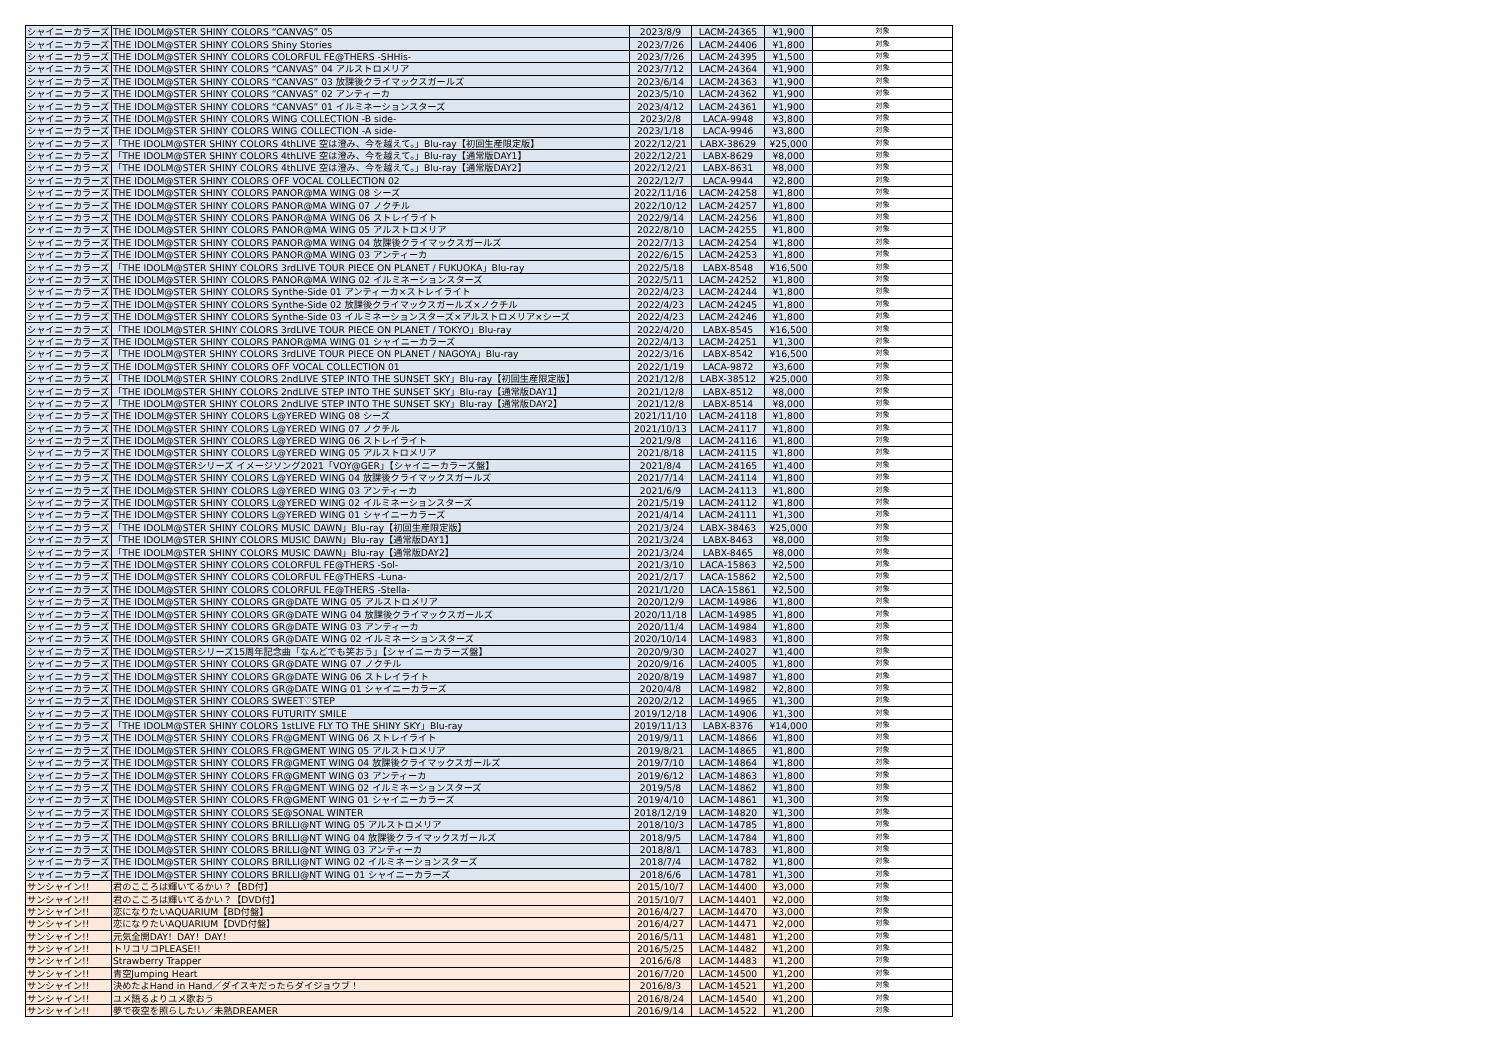| シャイニーカラーズ | THE IDOLM@STER SHINY COLORS “CANVAS” 05 | 2023/8/9 | LACM-24365 | ¥1,900 | 対象 |
| シャイニーカラーズ | THE IDOLM@STER SHINY COLORS Shiny Stories | 2023/7/26 | LACM-24406 | ¥1,800 | 対象 |
| シャイニーカラーズ | THE IDOLM@STER SHINY COLORS COLORFUL FE@THERS -SHHis- | 2023/7/26 | LACM-24395 | ¥1,500 | 対象 |
| シャイニーカラーズ | THE IDOLM@STER SHINY COLORS “CANVAS” 04 アルストロメリア | 2023/7/12 | LACM-24364 | ¥1,900 | 対象 |
| シャイニーカラーズ | THE IDOLM@STER SHINY COLORS “CANVAS” 03 放課後クライマックスガールズ | 2023/6/14 | LACM-24363 | ¥1,900 | 対象 |
| シャイニーカラーズ | THE IDOLM@STER SHINY COLORS “CANVAS” 02 アンティーカ | 2023/5/10 | LACM-24362 | ¥1,900 | 対象 |
| シャイニーカラーズ | THE IDOLM@STER SHINY COLORS “CANVAS” 01 イルミネーションスターズ | 2023/4/12 | LACM-24361 | ¥1,900 | 対象 |
| シャイニーカラーズ | THE IDOLM@STER SHINY COLORS WING COLLECTION -B side- | 2023/2/8 | LACA-9948 | ¥3,800 | 対象 |
| シャイニーカラーズ | THE IDOLM@STER SHINY COLORS WING COLLECTION -A side- | 2023/1/18 | LACA-9946 | ¥3,800 | 対象 |
| シャイニーカラーズ | 「THE IDOLM@STER SHINY COLORS 4thLIVE 空は澄み、今を越えて。」Blu-ray【初回生産限定版】 | 2022/12/21 | LABX-38629 | ¥25,000 | 対象 |
| シャイニーカラーズ | 「THE IDOLM@STER SHINY COLORS 4thLIVE 空は澄み、今を越えて。」Blu-ray【通常版DAY1】 | 2022/12/21 | LABX-8629 | ¥8,000 | 対象 |
| シャイニーカラーズ | 「THE IDOLM@STER SHINY COLORS 4thLIVE 空は澄み、今を越えて。」Blu-ray【通常版DAY2】 | 2022/12/21 | LABX-8631 | ¥8,000 | 対象 |
| シャイニーカラーズ | THE IDOLM@STER SHINY COLORS OFF VOCAL COLLECTION 02 | 2022/12/7 | LACA-9944 | ¥2,800 | 対象 |
| シャイニーカラーズ | THE IDOLM@STER SHINY COLORS PANOR@MA WING 08 シーズ | 2022/11/16 | LACM-24258 | ¥1,800 | 対象 |
| シャイニーカラーズ | THE IDOLM@STER SHINY COLORS PANOR@MA WING 07 ノクチル | 2022/10/12 | LACM-24257 | ¥1,800 | 対象 |
| シャイニーカラーズ | THE IDOLM@STER SHINY COLORS PANOR@MA WING 06 ストレイライト | 2022/9/14 | LACM-24256 | ¥1,800 | 対象 |
| シャイニーカラーズ | THE IDOLM@STER SHINY COLORS PANOR@MA WING 05 アルストロメリア | 2022/8/10 | LACM-24255 | ¥1,800 | 対象 |
| シャイニーカラーズ | THE IDOLM@STER SHINY COLORS PANOR@MA WING 04 放課後クライマックスガールズ | 2022/7/13 | LACM-24254 | ¥1,800 | 対象 |
| シャイニーカラーズ | THE IDOLM@STER SHINY COLORS PANOR@MA WING 03 アンティーカ | 2022/6/15 | LACM-24253 | ¥1,800 | 対象 |
| シャイニーカラーズ | 「THE IDOLM@STER SHINY COLORS 3rdLIVE TOUR PIECE ON PLANET / FUKUOKA」Blu-ray | 2022/5/18 | LABX-8548 | ¥16,500 | 対象 |
| シャイニーカラーズ | THE IDOLM@STER SHINY COLORS PANOR@MA WING 02 イルミネーションスターズ | 2022/5/11 | LACM-24252 | ¥1,800 | 対象 |
| シャイニーカラーズ | THE IDOLM@STER SHINY COLORS Synthe-Side 01 アンティーカ×ストレイライト | 2022/4/23 | LACM-24244 | ¥1,800 | 対象 |
| シャイニーカラーズ | THE IDOLM@STER SHINY COLORS Synthe-Side 02 放課後クライマックスガールズ×ノクチル | 2022/4/23 | LACM-24245 | ¥1,800 | 対象 |
| シャイニーカラーズ | THE IDOLM@STER SHINY COLORS Synthe-Side 03 イルミネーションスターズ×アルストロメリア×シーズ | 2022/4/23 | LACM-24246 | ¥1,800 | 対象 |
| シャイニーカラーズ | 「THE IDOLM@STER SHINY COLORS 3rdLIVE TOUR PIECE ON PLANET / TOKYO」Blu-ray | 2022/4/20 | LABX-8545 | ¥16,500 | 対象 |
| シャイニーカラーズ | THE IDOLM@STER SHINY COLORS PANOR@MA WING 01 シャイニーカラーズ | 2022/4/13 | LACM-24251 | ¥1,300 | 対象 |
| シャイニーカラーズ | 「THE IDOLM@STER SHINY COLORS 3rdLIVE TOUR PIECE ON PLANET / NAGOYA」Blu-ray | 2022/3/16 | LABX-8542 | ¥16,500 | 対象 |
| シャイニーカラーズ | THE IDOLM@STER SHINY COLORS OFF VOCAL COLLECTION 01 | 2022/1/19 | LACA-9872 | ¥3,600 | 対象 |
| シャイニーカラーズ | 「THE IDOLM@STER SHINY COLORS 2ndLIVE STEP INTO THE SUNSET SKY」Blu-ray【初回生産限定版】 | 2021/12/8 | LABX-38512 | ¥25,000 | 対象 |
| シャイニーカラーズ | 「THE IDOLM@STER SHINY COLORS 2ndLIVE STEP INTO THE SUNSET SKY」Blu-ray【通常版DAY1】 | 2021/12/8 | LABX-8512 | ¥8,000 | 対象 |
| シャイニーカラーズ | 「THE IDOLM@STER SHINY COLORS 2ndLIVE STEP INTO THE SUNSET SKY」Blu-ray【通常版DAY2】 | 2021/12/8 | LABX-8514 | ¥8,000 | 対象 |
| シャイニーカラーズ | THE IDOLM@STER SHINY COLORS L@YERED WING 08 シーズ | 2021/11/10 | LACM-24118 | ¥1,800 | 対象 |
| シャイニーカラーズ | THE IDOLM@STER SHINY COLORS L@YERED WING 07 ノクチル | 2021/10/13 | LACM-24117 | ¥1,800 | 対象 |
| シャイニーカラーズ | THE IDOLM@STER SHINY COLORS L@YERED WING 06 ストレイライト | 2021/9/8 | LACM-24116 | ¥1,800 | 対象 |
| シャイニーカラーズ | THE IDOLM@STER SHINY COLORS L@YERED WING 05 アルストロメリア | 2021/8/18 | LACM-24115 | ¥1,800 | 対象 |
| シャイニーカラーズ | THE IDOLM@STERシリーズ イメージソング2021「VOY@GER」【シャイニーカラーズ盤】 | 2021/8/4 | LACM-24165 | ¥1,400 | 対象 |
| シャイニーカラーズ | THE IDOLM@STER SHINY COLORS L@YERED WING 04 放課後クライマックスガールズ | 2021/7/14 | LACM-24114 | ¥1,800 | 対象 |
| シャイニーカラーズ | THE IDOLM@STER SHINY COLORS L@YERED WING 03 アンティーカ | 2021/6/9 | LACM-24113 | ¥1,800 | 対象 |
| シャイニーカラーズ | THE IDOLM@STER SHINY COLORS L@YERED WING 02 イルミネーションスターズ | 2021/5/19 | LACM-24112 | ¥1,800 | 対象 |
| シャイニーカラーズ | THE IDOLM@STER SHINY COLORS L@YERED WING 01 シャイニーカラーズ | 2021/4/14 | LACM-24111 | ¥1,300 | 対象 |
| シャイニーカラーズ | 「THE IDOLM@STER SHINY COLORS MUSIC DAWN」Blu-ray【初回生産限定版】 | 2021/3/24 | LABX-38463 | ¥25,000 | 対象 |
| シャイニーカラーズ | 「THE IDOLM@STER SHINY COLORS MUSIC DAWN」Blu-ray【通常版DAY1】 | 2021/3/24 | LABX-8463 | ¥8,000 | 対象 |
| シャイニーカラーズ | 「THE IDOLM@STER SHINY COLORS MUSIC DAWN」Blu-ray【通常版DAY2】 | 2021/3/24 | LABX-8465 | ¥8,000 | 対象 |
| シャイニーカラーズ | THE IDOLM@STER SHINY COLORS COLORFUL FE@THERS -Sol- | 2021/3/10 | LACA-15863 | ¥2,500 | 対象 |
| シャイニーカラーズ | THE IDOLM@STER SHINY COLORS COLORFUL FE@THERS -Luna- | 2021/2/17 | LACA-15862 | ¥2,500 | 対象 |
| シャイニーカラーズ | THE IDOLM@STER SHINY COLORS COLORFUL FE@THERS -Stella- | 2021/1/20 | LACA-15861 | ¥2,500 | 対象 |
| シャイニーカラーズ | THE IDOLM@STER SHINY COLORS GR@DATE WING 05 アルストロメリア | 2020/12/9 | LACM-14986 | ¥1,800 | 対象 |
| シャイニーカラーズ | THE IDOLM@STER SHINY COLORS GR@DATE WING 04 放課後クライマックスガールズ | 2020/11/18 | LACM-14985 | ¥1,800 | 対象 |
| シャイニーカラーズ | THE IDOLM@STER SHINY COLORS GR@DATE WING 03 アンティーカ | 2020/11/4 | LACM-14984 | ¥1,800 | 対象 |
| シャイニーカラーズ | THE IDOLM@STER SHINY COLORS GR@DATE WING 02 イルミネーションスターズ | 2020/10/14 | LACM-14983 | ¥1,800 | 対象 |
| シャイニーカラーズ | THE IDOLM@STERシリーズ15周年記念曲「なんどでも笑おう」【シャイニーカラーズ盤】 | 2020/9/30 | LACM-24027 | ¥1,400 | 対象 |
| シャイニーカラーズ | THE IDOLM@STER SHINY COLORS GR@DATE WING 07 ノクチル | 2020/9/16 | LACM-24005 | ¥1,800 | 対象 |
| シャイニーカラーズ | THE IDOLM@STER SHINY COLORS GR@DATE WING 06 ストレイライト | 2020/8/19 | LACM-14987 | ¥1,800 | 対象 |
| シャイニーカラーズ | THE IDOLM@STER SHINY COLORS GR@DATE WING 01 シャイニーカラーズ | 2020/4/8 | LACM-14982 | ¥2,800 | 対象 |
| シャイニーカラーズ | THE IDOLM@STER SHINY COLORS SWEET♡STEP | 2020/2/12 | LACM-14965 | ¥1,300 | 対象 |
| シャイニーカラーズ | THE IDOLM@STER SHINY COLORS FUTURITY SMILE | 2019/12/18 | LACM-14906 | ¥1,300 | 対象 |
| シャイニーカラーズ | 「THE IDOLM@STER SHINY COLORS 1stLIVE FLY TO THE SHINY SKY」Blu-ray | 2019/11/13 | LABX-8376 | ¥14,000 | 対象 |
| シャイニーカラーズ | THE IDOLM@STER SHINY COLORS FR@GMENT WING 06 ストレイライト | 2019/9/11 | LACM-14866 | ¥1,800 | 対象 |
| シャイニーカラーズ | THE IDOLM@STER SHINY COLORS FR@GMENT WING 05 アルストロメリア | 2019/8/21 | LACM-14865 | ¥1,800 | 対象 |
| シャイニーカラーズ | THE IDOLM@STER SHINY COLORS FR@GMENT WING 04 放課後クライマックスガールズ | 2019/7/10 | LACM-14864 | ¥1,800 | 対象 |
| シャイニーカラーズ | THE IDOLM@STER SHINY COLORS FR@GMENT WING 03 アンティーカ | 2019/6/12 | LACM-14863 | ¥1,800 | 対象 |
| シャイニーカラーズ | THE IDOLM@STER SHINY COLORS FR@GMENT WING 02 イルミネーションスターズ | 2019/5/8 | LACM-14862 | ¥1,800 | 対象 |
| シャイニーカラーズ | THE IDOLM@STER SHINY COLORS FR@GMENT WING 01 シャイニーカラーズ | 2019/4/10 | LACM-14861 | ¥1,300 | 対象 |
| シャイニーカラーズ | THE IDOLM@STER SHINY COLORS SE@SONAL WINTER | 2018/12/19 | LACM-14820 | ¥1,300 | 対象 |
| シャイニーカラーズ | THE IDOLM@STER SHINY COLORS BRILLI@NT WING 05 アルストロメリア | 2018/10/3 | LACM-14785 | ¥1,800 | 対象 |
| シャイニーカラーズ | THE IDOLM@STER SHINY COLORS BRILLI@NT WING 04 放課後クライマックスガールズ | 2018/9/5 | LACM-14784 | ¥1,800 | 対象 |
| シャイニーカラーズ | THE IDOLM@STER SHINY COLORS BRILLI@NT WING 03 アンティーカ | 2018/8/1 | LACM-14783 | ¥1,800 | 対象 |
| シャイニーカラーズ | THE IDOLM@STER SHINY COLORS BRILLI@NT WING 02 イルミネーションスターズ | 2018/7/4 | LACM-14782 | ¥1,800 | 対象 |
| シャイニーカラーズ | THE IDOLM@STER SHINY COLORS BRILLI@NT WING 01 シャイニーカラーズ | 2018/6/6 | LACM-14781 | ¥1,300 | 対象 |
| サンシャイン!! | 君のこころは輝いてるかい？【BD付】 | 2015/10/7 | LACM-14400 | ¥3,000 | 対象 |
| サンシャイン!! | 君のこころは輝いてるかい？【DVD付】 | 2015/10/7 | LACM-14401 | ¥2,000 | 対象 |
| サンシャイン!! | 恋になりたいAQUARIUM【BD付盤】 | 2016/4/27 | LACM-14470 | ¥3,000 | 対象 |
| サンシャイン!! | 恋になりたいAQUARIUM【DVD付盤】 | 2016/4/27 | LACM-14471 | ¥2,000 | 対象 |
| サンシャイン!! | 元気全開DAY！DAY！DAY！ | 2016/5/11 | LACM-14481 | ¥1,200 | 対象 |
| サンシャイン!! | トリコリコPLEASE!! | 2016/5/25 | LACM-14482 | ¥1,200 | 対象 |
| サンシャイン!! | Strawberry Trapper | 2016/6/8 | LACM-14483 | ¥1,200 | 対象 |
| サンシャイン!! | 青空Jumping Heart | 2016/7/20 | LACM-14500 | ¥1,200 | 対象 |
| サンシャイン!! | 決めたよHand in Hand／ダイスキだったらダイジョウブ！ | 2016/8/3 | LACM-14521 | ¥1,200 | 対象 |
| サンシャイン!! | ユメ語るよりユメ歌おう | 2016/8/24 | LACM-14540 | ¥1,200 | 対象 |
| サンシャイン!! | 夢で夜空を照らしたい／未熟DREAMER | 2016/9/14 | LACM-14522 | ¥1,200 | 対象 |